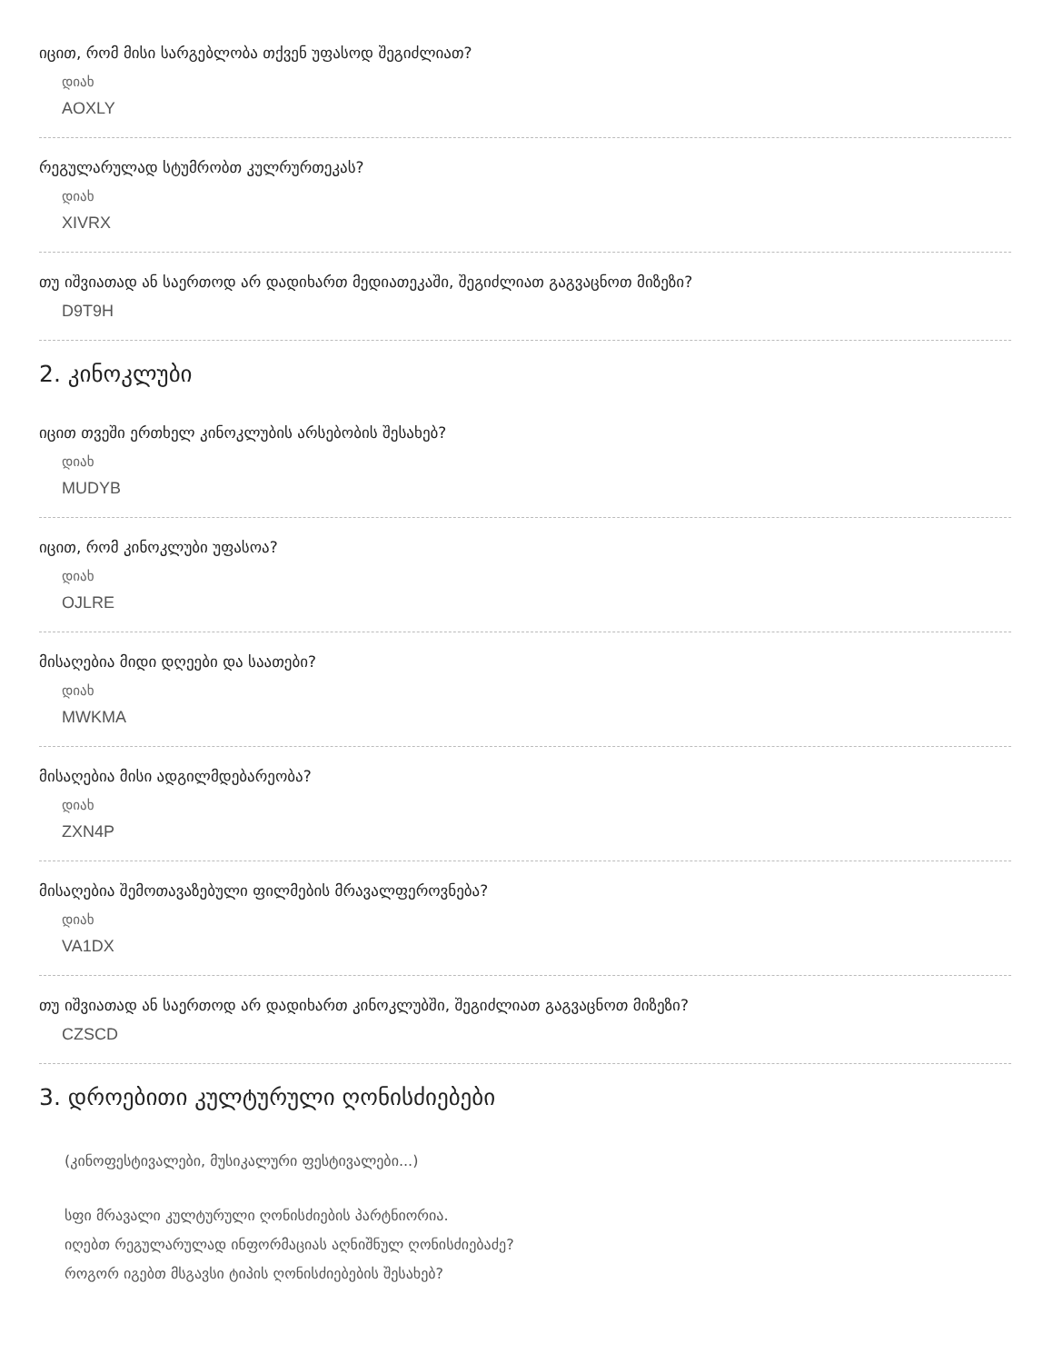იცით, რომ მისი სარგებლობა თქვენ უფასოდ შეგიძლიათ?
დიახ
AOXLY
რეგულარულად სტუმრობთ კულრურთეკას?
დიახ
XIVRX
თუ იშვიათად ან საერთოდ არ დადიხართ მედიათეკაში, შეგიძლიათ გაგვაცნოთ მიზეზი?
D9T9H
2. კინოკლუბი
იცით თვეში ერთხელ კინოკლუბის არსებობის შესახებ?
დიახ
MUDYB
იცით, რომ კინოკლუბი უფასოა?
დიახ
OJLRE
მისაღებია მიდი დღეები და საათები?
დიახ
MWKMA
მისაღებია მისი ადგილმდებარეობა?
დიახ
ZXN4P
მისაღებია შემოთავაზებული ფილმების მრავალფეროვნება?
დიახ
VA1DX
თუ იშვიათად ან საერთოდ არ დადიხართ კინოკლუბში, შეგიძლიათ გაგვაცნოთ მიზეზი?
CZSCD
3. დროებითი კულტურული ღონისძიებები
(კინოფესტივალები, მუსიკალური ფესტივალები...)
სფი მრავალი კულტურული ღონისძიების პარტნიორია.
იღებთ რეგულარულად ინფორმაციას აღნიშნულ ღონისძიებაძე?
როგორ იგებთ მსგავსი ტიპის ღონისძიებების შესახებ?